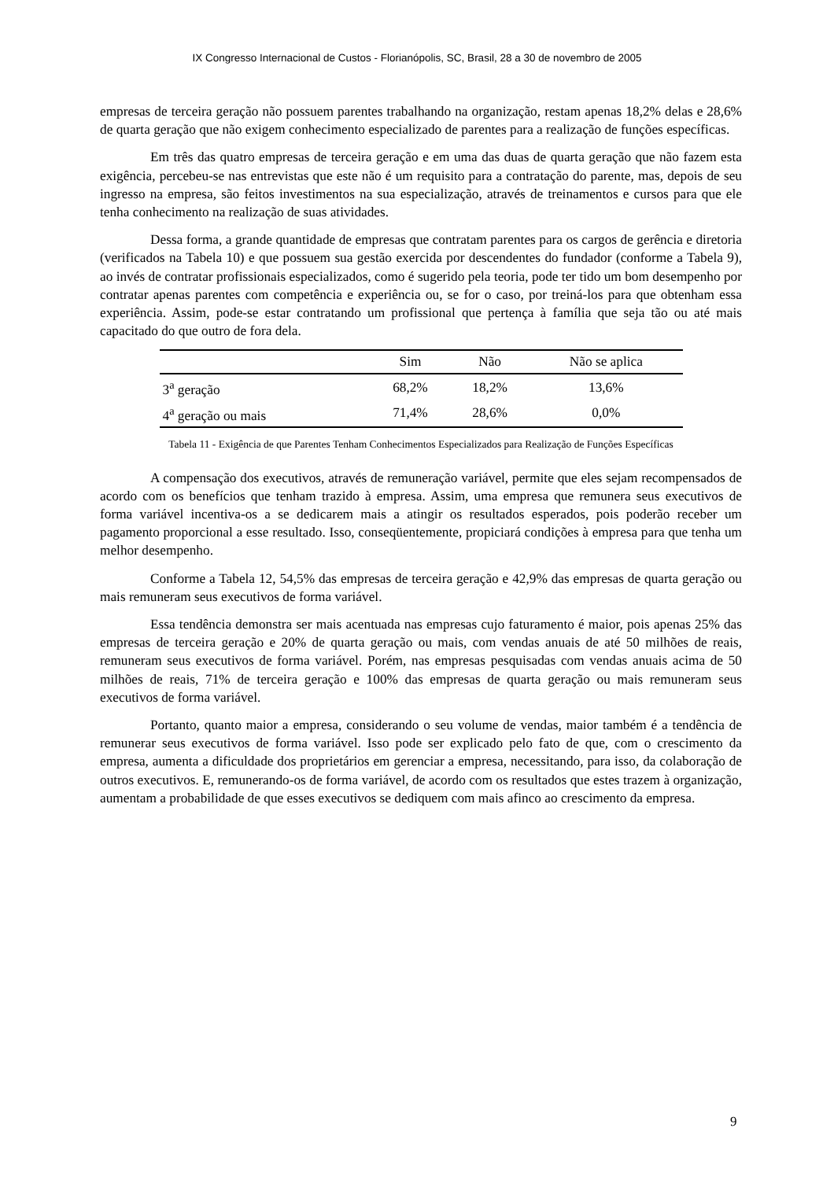IX Congresso Internacional de Custos - Florianópolis, SC, Brasil, 28 a 30 de novembro de 2005
empresas de terceira geração não possuem parentes trabalhando na organização, restam apenas 18,2% delas e 28,6% de quarta geração que não exigem conhecimento especializado de parentes para a realização de funções específicas.
Em três das quatro empresas de terceira geração e em uma das duas de quarta geração que não fazem esta exigência, percebeu-se nas entrevistas que este não é um requisito para a contratação do parente, mas, depois de seu ingresso na empresa, são feitos investimentos na sua especialização, através de treinamentos e cursos para que ele tenha conhecimento na realização de suas atividades.
Dessa forma, a grande quantidade de empresas que contratam parentes para os cargos de gerência e diretoria (verificados na Tabela 10) e que possuem sua gestão exercida por descendentes do fundador (conforme a Tabela 9), ao invés de contratar profissionais especializados, como é sugerido pela teoria, pode ter tido um bom desempenho por contratar apenas parentes com competência e experiência ou, se for o caso, por treiná-los para que obtenham essa experiência. Assim, pode-se estar contratando um profissional que pertença à família que seja tão ou até mais capacitado do que outro de fora dela.
| | Sim | Não | Não se aplica |
| --- | --- | --- | --- |
| 3<sup>a</sup> geração | 68,2% | 18,2% | 13,6% |
| 4<sup>a</sup> geração ou mais | 71,4% | 28,6% | 0,0% |
Tabela 11 - Exigência de que Parentes Tenham Conhecimentos Especializados para Realização de Funções Específicas
A compensação dos executivos, através de remuneração variável, permite que eles sejam recompensados de acordo com os benefícios que tenham trazido à empresa. Assim, uma empresa que remunera seus executivos de forma variável incentiva-os a se dedicarem mais a atingir os resultados esperados, pois poderão receber um pagamento proporcional a esse resultado. Isso, conseqüentemente, propiciará condições à empresa para que tenha um melhor desempenho.
Conforme a Tabela 12, 54,5% das empresas de terceira geração e 42,9% das empresas de quarta geração ou mais remuneram seus executivos de forma variável.
Essa tendência demonstra ser mais acentuada nas empresas cujo faturamento é maior, pois apenas 25% das empresas de terceira geração e 20% de quarta geração ou mais, com vendas anuais de até 50 milhões de reais, remuneram seus executivos de forma variável. Porém, nas empresas pesquisadas com vendas anuais acima de 50 milhões de reais, 71% de terceira geração e 100% das empresas de quarta geração ou mais remuneram seus executivos de forma variável.
Portanto, quanto maior a empresa, considerando o seu volume de vendas, maior também é a tendência de remunerar seus executivos de forma variável. Isso pode ser explicado pelo fato de que, com o crescimento da empresa, aumenta a dificuldade dos proprietários em gerenciar a empresa, necessitando, para isso, da colaboração de outros executivos. E, remunerando-os de forma variável, de acordo com os resultados que estes trazem à organização, aumentam a probabilidade de que esses executivos se dediquem com mais afinco ao crescimento da empresa.
9